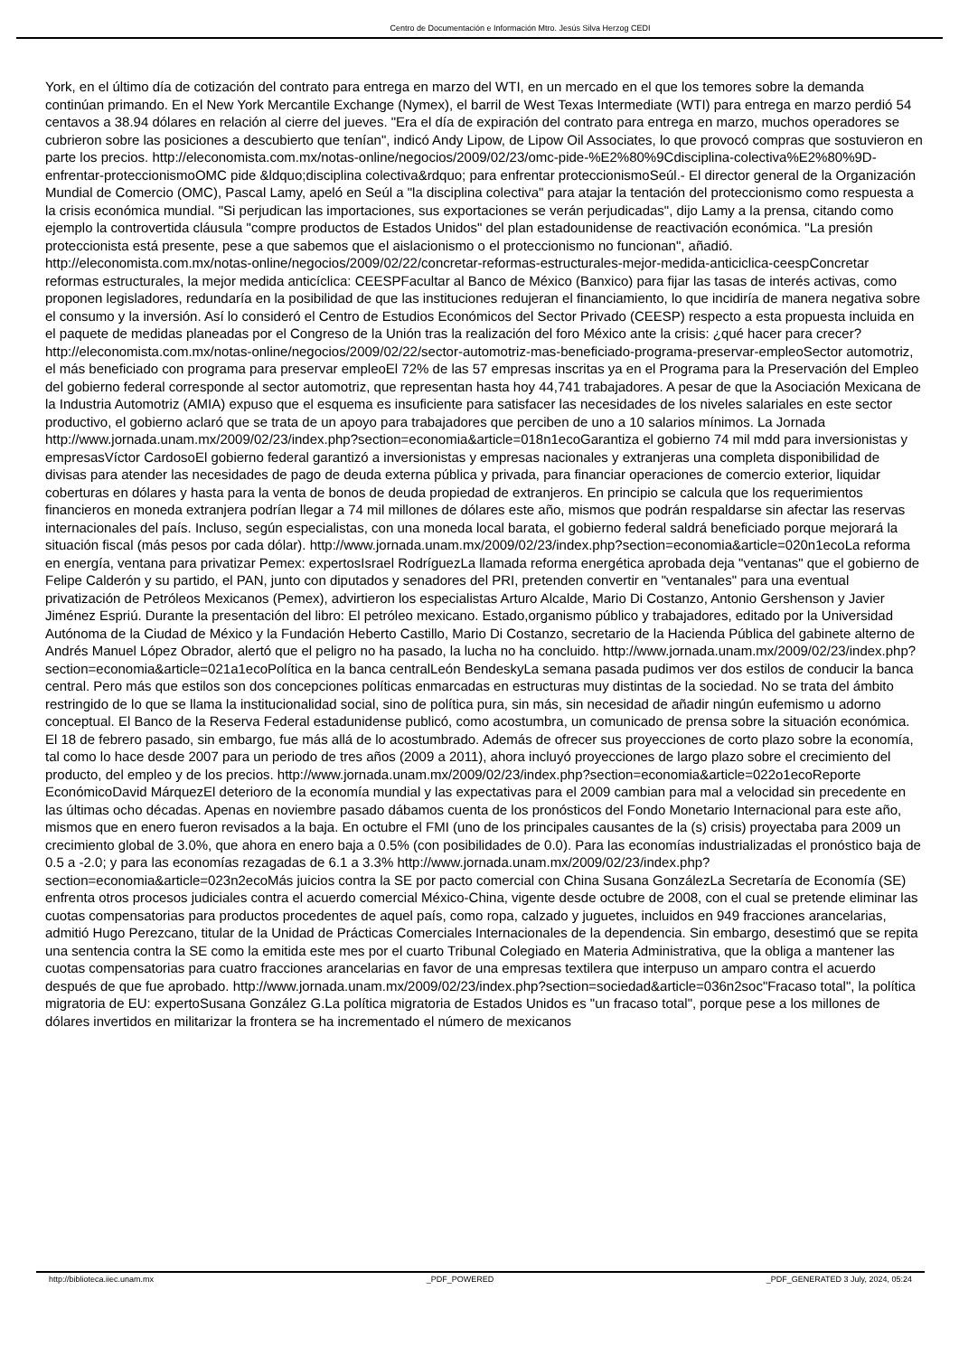Centro de Documentación e Información Mtro. Jesús Silva Herzog CEDI
York, en el último día de cotización del contrato para entrega en marzo del WTI, en un mercado en el que los temores sobre la demanda continúan primando. En el New York Mercantile Exchange (Nymex), el barril de West Texas Intermediate (WTI) para entrega en marzo perdió 54 centavos a 38.94 dólares en relación al cierre del jueves. "Era el día de expiración del contrato para entrega en marzo, muchos operadores se cubrieron sobre las posiciones a descubierto que tenían", indicó Andy Lipow, de Lipow Oil Associates, lo que provocó compras que sostuvieron en parte los precios. http://eleconomista.com.mx/notas-online/negocios/2009/02/23/omc-pide-%E2%80%9Cdisciplina-colectiva%E2%80%9D-enfrentar-proteccionismoOMC pide &ldquo;disciplina colectiva&rdquo; para enfrentar proteccionismoSeúl.- El director general de la Organización Mundial de Comercio (OMC), Pascal Lamy, apeló en Seúl a "la disciplina colectiva" para atajar la tentación del proteccionismo como respuesta a la crisis económica mundial. "Si perjudican las importaciones, sus exportaciones se verán perjudicadas", dijo Lamy a la prensa, citando como ejemplo la controvertida cláusula "compre productos de Estados Unidos" del plan estadounidense de reactivación económica. "La presión proteccionista está presente, pese a que sabemos que el aislacionismo o el proteccionismo no funcionan", añadió. http://eleconomista.com.mx/notas-online/negocios/2009/02/22/concretar-reformas-estructurales-mejor-medida-anticiclica-ceespConcretar reformas estructurales, la mejor medida anticíclica: CEESPFacultar al Banco de México (Banxico) para fijar las tasas de interés activas, como proponen legisladores, redundaría en la posibilidad de que las instituciones redujeran el financiamiento, lo que incidiría de manera negativa sobre el consumo y la inversión. Así lo consideró el Centro de Estudios Económicos del Sector Privado (CEESP) respecto a esta propuesta incluida en el paquete de medidas planeadas por el Congreso de la Unión tras la realización del foro México ante la crisis: ¿qué hacer para crecer? http://eleconomista.com.mx/notas-online/negocios/2009/02/22/sector-automotriz-mas-beneficiado-programa-preservar-empleoSector automotriz, el más beneficiado con programa para preservar empleoEl 72% de las 57 empresas inscritas ya en el Programa para la Preservación del Empleo del gobierno federal corresponde al sector automotriz, que representan hasta hoy 44,741 trabajadores. A pesar de que la Asociación Mexicana de la Industria Automotriz (AMIA) expuso que el esquema es insuficiente para satisfacer las necesidades de los niveles salariales en este sector productivo, el gobierno aclaró que se trata de un apoyo para trabajadores que perciben de uno a 10 salarios mínimos. La Jornada http://www.jornada.unam.mx/2009/02/23/index.php?section=economia&article=018n1ecoGarantiza el gobierno 74 mil mdd para inversionistas y empresasVíctor CardosoEl gobierno federal garantizó a inversionistas y empresas nacionales y extranjeras una completa disponibilidad de divisas para atender las necesidades de pago de deuda externa pública y privada, para financiar operaciones de comercio exterior, liquidar coberturas en dólares y hasta para la venta de bonos de deuda propiedad de extranjeros. En principio se calcula que los requerimientos financieros en moneda extranjera podrían llegar a 74 mil millones de dólares este año, mismos que podrán respaldarse sin afectar las reservas internacionales del país. Incluso, según especialistas, con una moneda local barata, el gobierno federal saldrá beneficiado porque mejorará la situación fiscal (más pesos por cada dólar). http://www.jornada.unam.mx/2009/02/23/index.php?section=economia&article=020n1ecoLa reforma en energía, ventana para privatizar Pemex: expertosIsrael RodríguezLa llamada reforma energética aprobada deja "ventanas" que el gobierno de Felipe Calderón y su partido, el PAN, junto con diputados y senadores del PRI, pretenden convertir en "ventanales" para una eventual privatización de Petróleos Mexicanos (Pemex), advirtieron los especialistas Arturo Alcalde, Mario Di Costanzo, Antonio Gershenson y Javier Jiménez Espriú. Durante la presentación del libro: El petróleo mexicano. Estado,organismo público y trabajadores, editado por la Universidad Autónoma de la Ciudad de México y la Fundación Heberto Castillo, Mario Di Costanzo, secretario de la Hacienda Pública del gabinete alterno de Andrés Manuel López Obrador, alertó que el peligro no ha pasado, la lucha no ha concluido. http://www.jornada.unam.mx/2009/02/23/index.php?section=economia&article=021a1ecoPolítica en la banca centralLeón BendeskyLa semana pasada pudimos ver dos estilos de conducir la banca central. Pero más que estilos son dos concepciones políticas enmarcadas en estructuras muy distintas de la sociedad. No se trata del ámbito restringido de lo que se llama la institucionalidad social, sino de política pura, sin más, sin necesidad de añadir ningún eufemismo u adorno conceptual. El Banco de la Reserva Federal estadunidense publicó, como acostumbra, un comunicado de prensa sobre la situación económica. El 18 de febrero pasado, sin embargo, fue más allá de lo acostumbrado. Además de ofrecer sus proyecciones de corto plazo sobre la economía, tal como lo hace desde 2007 para un periodo de tres años (2009 a 2011), ahora incluyó proyecciones de largo plazo sobre el crecimiento del producto, del empleo y de los precios. http://www.jornada.unam.mx/2009/02/23/index.php?section=economia&article=022o1ecoReporte EconómicoDavid MárquezEl deterioro de la economía mundial y las expectativas para el 2009 cambian para mal a velocidad sin precedente en las últimas ocho décadas. Apenas en noviembre pasado dábamos cuenta de los pronósticos del Fondo Monetario Internacional para este año, mismos que en enero fueron revisados a la baja. En octubre el FMI (uno de los principales causantes de la (s) crisis) proyectaba para 2009 un crecimiento global de 3.0%, que ahora en enero baja a 0.5% (con posibilidades de 0.0). Para las economías industrializadas el pronóstico baja de 0.5 a -2.0; y para las economías rezagadas de 6.1 a 3.3% http://www.jornada.unam.mx/2009/02/23/index.php?section=economia&article=023n2ecoMás juicios contra la SE por pacto comercial con China Susana GonzálezLa Secretaría de Economía (SE) enfrenta otros procesos judiciales contra el acuerdo comercial México-China, vigente desde octubre de 2008, con el cual se pretende eliminar las cuotas compensatorias para productos procedentes de aquel país, como ropa, calzado y juguetes, incluidos en 949 fracciones arancelarias, admitió Hugo Perezcano, titular de la Unidad de Prácticas Comerciales Internacionales de la dependencia. Sin embargo, desestimó que se repita una sentencia contra la SE como la emitida este mes por el cuarto Tribunal Colegiado en Materia Administrativa, que la obliga a mantener las cuotas compensatorias para cuatro fracciones arancelarias en favor de una empresas textilera que interpuso un amparo contra el acuerdo después de que fue aprobado. http://www.jornada.unam.mx/2009/02/23/index.php?section=sociedad&article=036n2soc"Fracaso total", la política migratoria de EU: expertoSusana González G.La política migratoria de Estados Unidos es "un fracaso total", porque pese a los millones de dólares invertidos en militarizar la frontera se ha incrementado el número de mexicanos
http://biblioteca.iiec.unam.mx _PDF_POWERED _PDF_GENERATED 3 July, 2024, 05:24